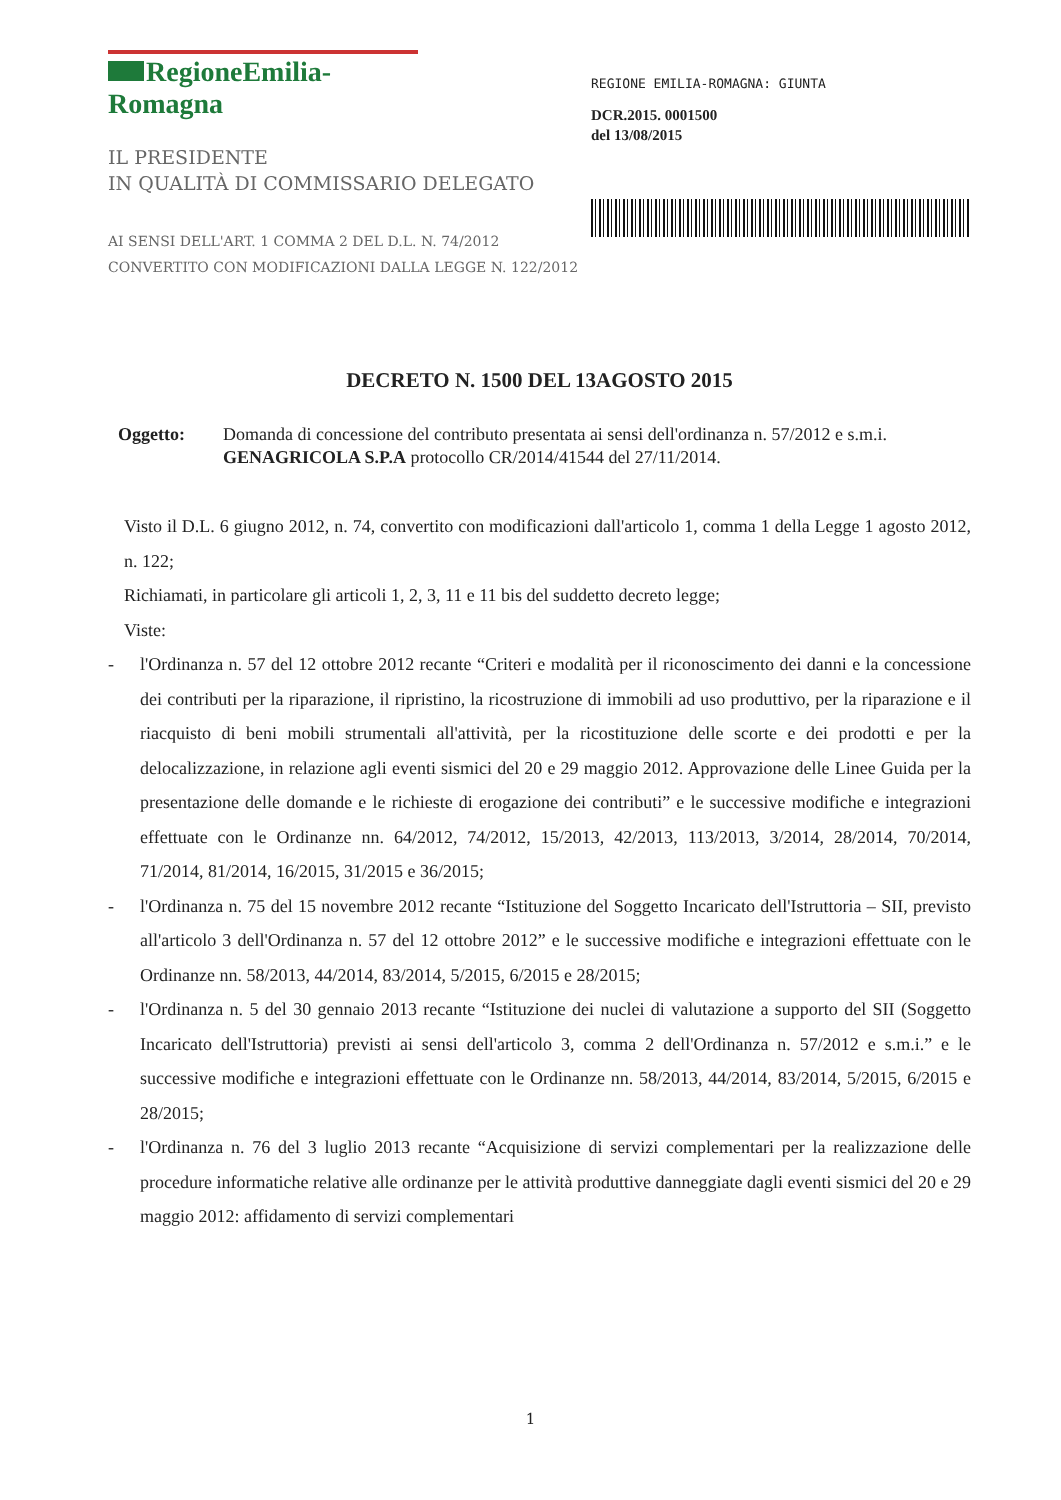RegioneEmilia-Romagna
IL PRESIDENTE
IN QUALITÀ DI COMMISSARIO DELEGATO
AI SENSI DELL'ART. 1 COMMA 2 DEL D.L. N. 74/2012
CONVERTITO CON MODIFICAZIONI DALLA LEGGE N. 122/2012
REGIONE EMILIA-ROMAGNA: GIUNTA
DCR.2015. 0001500
del 13/08/2015
DECRETO N. 1500 DEL 13AGOSTO 2015
Oggetto: Domanda di concessione del contributo presentata ai sensi dell'ordinanza n. 57/2012 e s.m.i. GENAGRICOLA S.P.A protocollo CR/2014/41544 del 27/11/2014.
Visto il D.L. 6 giugno 2012, n. 74, convertito con modificazioni dall'articolo 1, comma 1 della Legge 1 agosto 2012, n. 122;
Richiamati, in particolare gli articoli 1, 2, 3, 11 e 11 bis del suddetto decreto legge;
Viste:
- l'Ordinanza n. 57 del 12 ottobre 2012 recante “Criteri e modalità per il riconoscimento dei danni e la concessione dei contributi per la riparazione, il ripristino, la ricostruzione di immobili ad uso produttivo, per la riparazione e il riacquisto di beni mobili strumentali all'attività, per la ricostituzione delle scorte e dei prodotti e per la delocalizzazione, in relazione agli eventi sismici del 20 e 29 maggio 2012. Approvazione delle Linee Guida per la presentazione delle domande e le richieste di erogazione dei contributi” e le successive modifiche e integrazioni effettuate con le Ordinanze nn. 64/2012, 74/2012, 15/2013, 42/2013, 113/2013, 3/2014, 28/2014, 70/2014, 71/2014, 81/2014, 16/2015, 31/2015 e 36/2015;
- l'Ordinanza n. 75 del 15 novembre 2012 recante “Istituzione del Soggetto Incaricato dell'Istruttoria – SII, previsto all'articolo 3 dell'Ordinanza n. 57 del 12 ottobre 2012” e le successive modifiche e integrazioni effettuate con le Ordinanze nn. 58/2013, 44/2014, 83/2014, 5/2015, 6/2015 e 28/2015;
- l'Ordinanza n. 5 del 30 gennaio 2013 recante “Istituzione dei nuclei di valutazione a supporto del SII (Soggetto Incaricato dell'Istruttoria) previsti ai sensi dell'articolo 3, comma 2 dell'Ordinanza n. 57/2012 e s.m.i.” e le successive modifiche e integrazioni effettuate con le Ordinanze nn. 58/2013, 44/2014, 83/2014, 5/2015, 6/2015 e 28/2015;
- l'Ordinanza n. 76 del 3 luglio 2013 recante “Acquisizione di servizi complementari per la realizzazione delle procedure informatiche relative alle ordinanze per le attività produttive danneggiate dagli eventi sismici del 20 e 29 maggio 2012: affidamento di servizi complementari
1